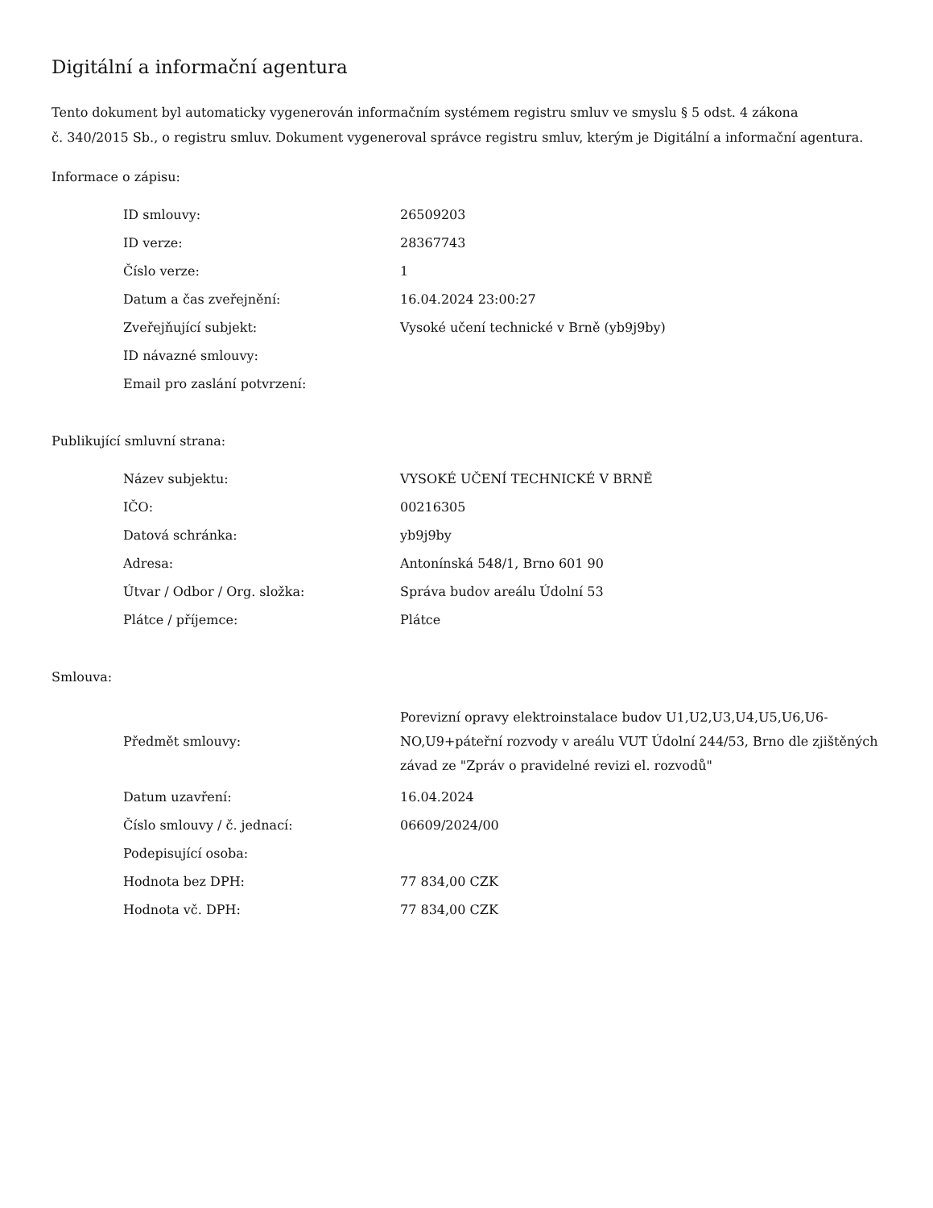Digitální a informační agentura
Tento dokument byl automaticky vygenerován informačním systémem registru smluv ve smyslu § 5 odst. 4 zákona
č. 340/2015 Sb., o registru smluv. Dokument vygeneroval správce registru smluv, kterým je Digitální a informační agentura.
Informace o zápisu:
| ID smlouvy: | 26509203 |
| ID verze: | 28367743 |
| Číslo verze: | 1 |
| Datum a čas zveřejnění: | 16.04.2024 23:00:27 |
| Zveřejňující subjekt: | Vysoké učení technické v Brně (yb9j9by) |
| ID návazné smlouvy: | |
| Email pro zaslání potvrzení: | |
Publikující smluvní strana:
| Název subjektu: | VYSOKÉ UČENÍ TECHNICKÉ V BRNĚ |
| IČO: | 00216305 |
| Datová schránka: | yb9j9by |
| Adresa: | Antonínská 548/1, Brno 601 90 |
| Útvar / Odbor / Org. složka: | Správa budov areálu Údolní 53 |
| Plátce / příjemce: | Plátce |
Smlouva:
| Předmět smlouvy: | Porevizní opravy elektroinstalace budov U1,U2,U3,U4,U5,U6,U6- NO,U9+páteřní rozvody v areálu VUT Údolní 244/53, Brno dle zjištěných závad ze "Zpráv o pravidelné revizi el. rozvodů" |
| Datum uzavření: | 16.04.2024 |
| Číslo smlouvy / č. jednací: | 06609/2024/00 |
| Podepisující osoba: | |
| Hodnota bez DPH: | 77 834,00 CZK |
| Hodnota vč. DPH: | 77 834,00 CZK |